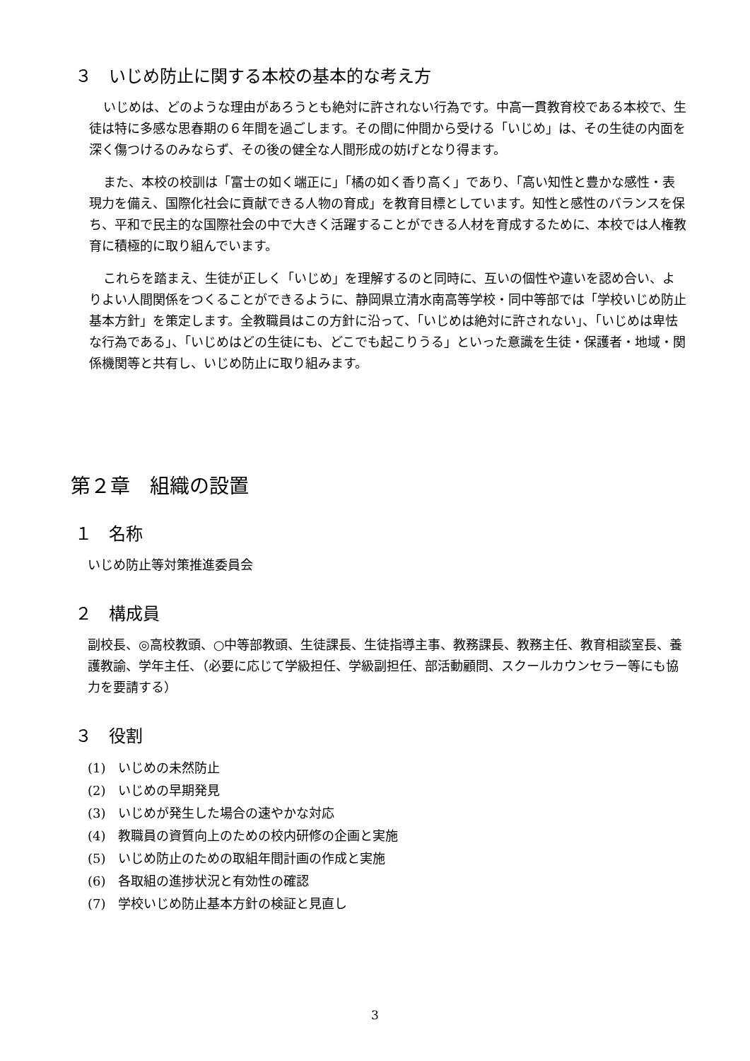３　いじめ防止に関する本校の基本的な考え方
いじめは、どのような理由があろうとも絶対に許されない行為です。中高一貫教育校である本校で、生徒は特に多感な思春期の６年間を過ごします。その間に仲間から受ける「いじめ」は、その生徒の内面を深く傷つけるのみならず、その後の健全な人間形成の妨げとなり得ます。
また、本校の校訓は「富士の如く端正に」「橘の如く香り高く」であり、「高い知性と豊かな感性・表現力を備え、国際化社会に貢献できる人物の育成」を教育目標としています。知性と感性のバランスを保ち、平和で民主的な国際社会の中で大きく活躍することができる人材を育成するために、本校では人権教育に積極的に取り組んでいます。
これらを踏まえ、生徒が正しく「いじめ」を理解するのと同時に、互いの個性や違いを認め合い、よりよい人間関係をつくることができるように、静岡県立清水南高等学校・同中等部では「学校いじめ防止基本方針」を策定します。全教職員はこの方針に沿って、「いじめは絶対に許されない」、「いじめは卑怯な行為である」、「いじめはどの生徒にも、どこでも起こりうる」といった意識を生徒・保護者・地域・関係機関等と共有し、いじめ防止に取り組みます。
第２章　組織の設置
１　名称
いじめ防止等対策推進委員会
２　構成員
副校長、◎高校教頭、○中等部教頭、生徒課長、生徒指導主事、教務課長、教務主任、教育相談室長、養護教諭、学年主任、（必要に応じて学級担任、学級副担任、部活動顧問、スクールカウンセラー等にも協力を要請する）
３　役割
(1)　いじめの未然防止
(2)　いじめの早期発見
(3)　いじめが発生した場合の速やかな対応
(4)　教職員の資質向上のための校内研修の企画と実施
(5)　いじめ防止のための取組年間計画の作成と実施
(6)　各取組の進捗状況と有効性の確認
(7)　学校いじめ防止基本方針の検証と見直し
3